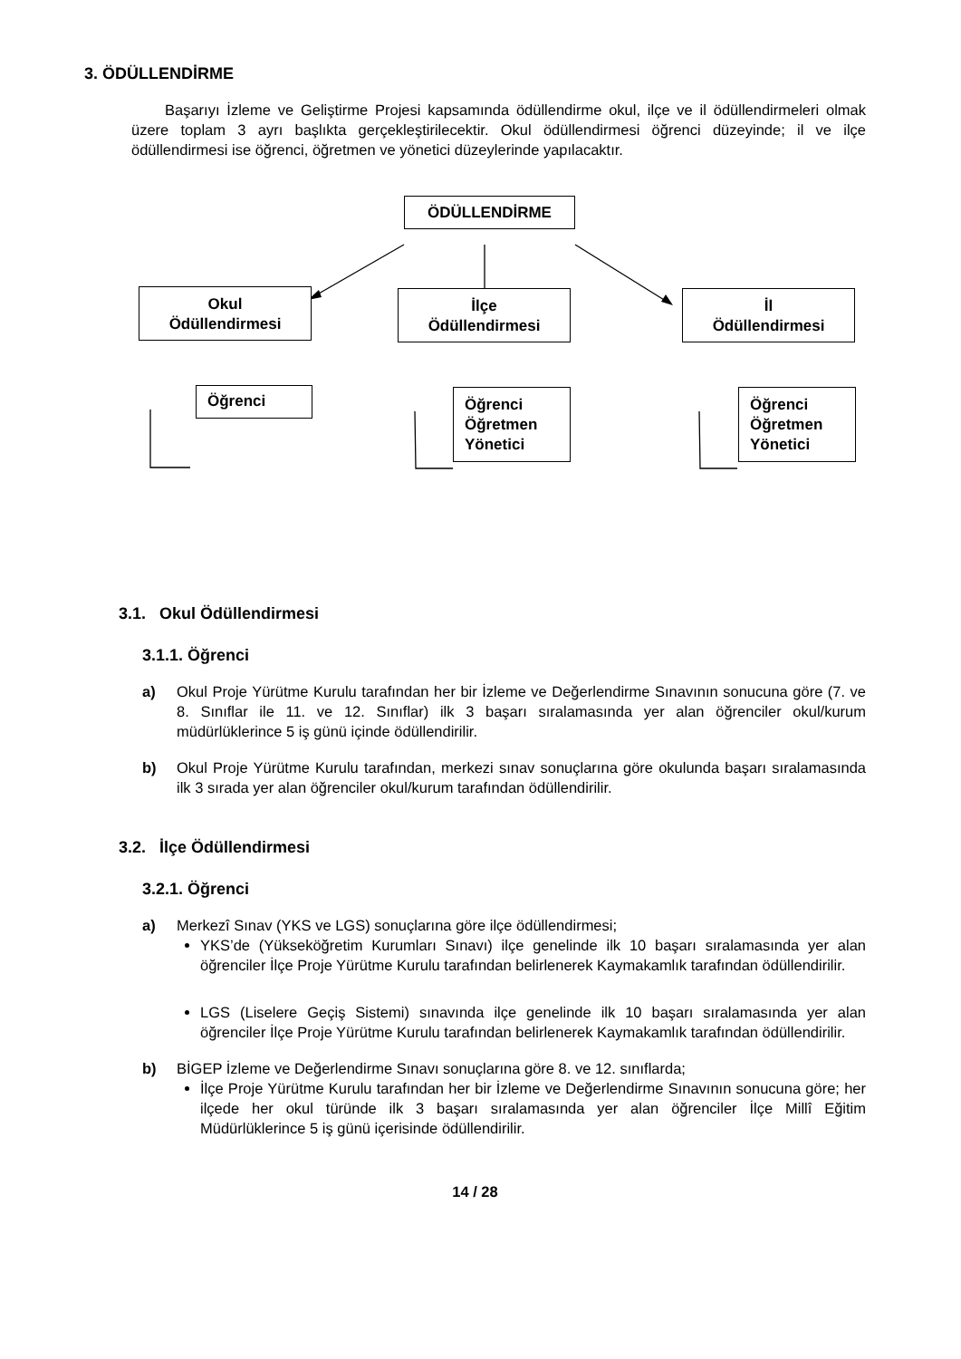3. ÖDÜLLENDİRME
Başarıyı İzleme ve Geliştirme Projesi kapsamında ödüllendirme okul, ilçe ve il ödüllendirmeleri olmak üzere toplam 3 ayrı başlıkta gerçekleştirilecektir. Okul ödüllendirmesi öğrenci düzeyinde; il ve ilçe ödüllendirmesi ise öğrenci, öğretmen ve yönetici düzeylerinde yapılacaktır.
ÖDÜLLENDİRME
Okul
Ödüllendirmesi
İlçe
Ödüllendirmesi
İl
Ödüllendirmesi
Öğrenci
Öğrenci
Öğretmen
Yönetici
Öğrenci
Öğretmen
Yönetici
3.1. Okul Ödüllendirmesi
3.1.1. Öğrenci
a) Okul Proje Yürütme Kurulu tarafından her bir İzleme ve Değerlendirme Sınavının sonucuna göre (7. ve 8. Sınıflar ile 11. ve 12. Sınıflar) ilk 3 başarı sıralamasında yer alan öğrenciler okul/kurum müdürlüklerince 5 iş günü içinde ödüllendirilir.
b) Okul Proje Yürütme Kurulu tarafından, merkezi sınav sonuçlarına göre okulunda başarı sıralamasında ilk 3 sırada yer alan öğrenciler okul/kurum tarafından ödüllendirilir.
3.2. İlçe Ödüllendirmesi
3.2.1. Öğrenci
a) Merkezî Sınav (YKS ve LGS) sonuçlarına göre ilçe ödüllendirmesi;
YKS’de (Yükseköğretim Kurumları Sınavı) ilçe genelinde ilk 10 başarı sıralamasında yer alan öğrenciler İlçe Proje Yürütme Kurulu tarafından belirlenerek Kaymakamlık tarafından ödüllendirilir.
LGS (Liselere Geçiş Sistemi) sınavında ilçe genelinde ilk 10 başarı sıralamasında yer alan öğrenciler İlçe Proje Yürütme Kurulu tarafından belirlenerek Kaymakamlık tarafından ödüllendirilir.
b) BİGEP İzleme ve Değerlendirme Sınavı sonuçlarına göre 8. ve 12. sınıflarda;
İlçe Proje Yürütme Kurulu tarafından her bir İzleme ve Değerlendirme Sınavının sonucuna göre; her ilçede her okul türünde ilk 3 başarı sıralamasında yer alan öğrenciler İlçe Millî Eğitim Müdürlüklerince 5 iş günü içerisinde ödüllendirilir.
14 / 28